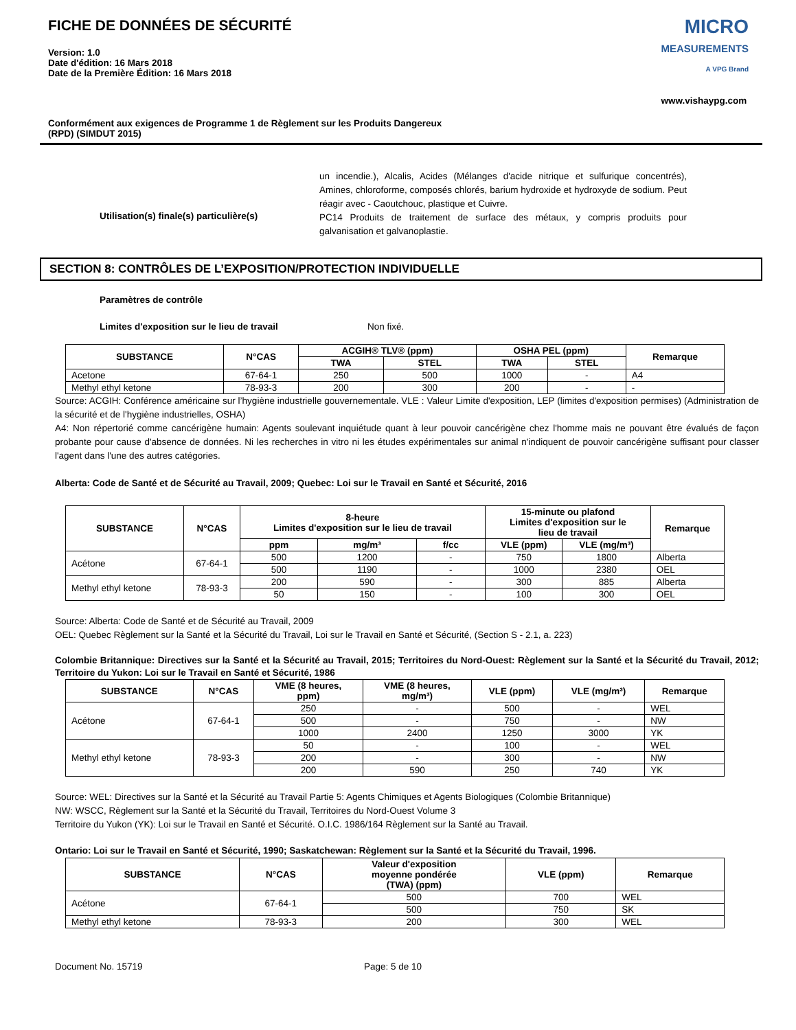FICHE DE DONNÉES DE SÉCURITÉ
Version: 1.0
Date d'édition: 16 Mars 2018
Date de la Première Édition: 16 Mars 2018
MICRO
MEASUREMENTS
A VPG Brand
www.vishaypg.com
Conformément aux exigences de Programme 1 de Règlement sur les Produits Dangereux
(RPD) (SIMDUT 2015)
Utilisation(s) finale(s) particulière(s)
un incendie.), Alcalis, Acides (Mélanges d'acide nitrique et sulfurique concentrés), Amines, chloroforme, composés chlorés, barium hydroxide et hydroxyde de sodium. Peut réagir avec - Caoutchouc, plastique et Cuivre.
PC14 Produits de traitement de surface des métaux, y compris produits pour galvanisation et galvanoplastie.
SECTION 8: CONTRÔLES DE L’EXPOSITION/PROTECTION INDIVIDUELLE
Paramètres de contrôle
Limites d'exposition sur le lieu de travail Non fixé.
| SUBSTANCE | N°CAS | ACGIH® TLV® (ppm) | | OSHA PEL (ppm) | | Remarque |
| --- | --- | --- | --- | --- | --- | --- |
| | | TWA | STEL | TWA | STEL | |
| Acetone | 67-64-1 | 250 | 500 | 1000 | - | A4 |
| Methyl ethyl ketone | 78-93-3 | 200 | 300 | 200 | - | - |
Source: ACGIH: Conférence américaine sur l’hygiène industrielle gouvernementale. VLE : Valeur Limite d'exposition, LEP (limites d'exposition permises) (Administration de la sécurité et de l'hygiène industrielles, OSHA)
A4: Non répertorié comme cancérigène humain: Agents soulevant inquiétude quant à leur pouvoir cancérigène chez l'homme mais ne pouvant être évalués de façon probante pour cause d'absence de données. Ni les recherches in vitro ni les études expérimentales sur animal n'indiquent de pouvoir cancérigène suffisant pour classer l'agent dans l'une des autres catégories.
Alberta: Code de Santé et de Sécurité au Travail, 2009; Quebec: Loi sur le Travail en Santé et Sécurité, 2016
| SUBSTANCE | N°CAS | 8-heure Limites d'exposition sur le lieu de travail | | | 15-minute ou plafond Limites d'exposition sur le lieu de travail | | Remarque |
| --- | --- | --- | --- | --- | --- | --- | --- |
| | | ppm | mg/m³ | f/cc | VLE (ppm) | VLE (mg/m³) | |
| Acétone | 67-64-1 | 500 | 1200 | - | 750 | 1800 | Alberta |
| | | 500 | 1190 | - | 1000 | 2380 | OEL |
| Methyl ethyl ketone | 78-93-3 | 200 | 590 | - | 300 | 885 | Alberta |
| | | 50 | 150 | - | 100 | 300 | OEL |
Source: Alberta: Code de Santé et de Sécurité au Travail, 2009
OEL: Quebec Règlement sur la Santé et la Sécurité du Travail, Loi sur le Travail en Santé et Sécurité, (Section S - 2.1, a. 223)
Colombie Britannique: Directives sur la Santé et la Sécurité au Travail, 2015; Territoires du Nord-Ouest: Règlement sur la Santé et la Sécurité du Travail, 2012; Territoire du Yukon: Loi sur le Travail en Santé et Sécurité, 1986
| SUBSTANCE | N°CAS | VME (8 heures, ppm) | VME (8 heures, mg/m³) | VLE (ppm) | VLE (mg/m³) | Remarque |
| --- | --- | --- | --- | --- | --- | --- |
| Acétone | 67-64-1 | 250 | - | 500 | - | WEL |
| | | 500 | - | 750 | - | NW |
| | | 1000 | 2400 | 1250 | 3000 | YK |
| Methyl ethyl ketone | 78-93-3 | 50 | - | 100 | - | WEL |
| | | 200 | - | 300 | - | NW |
| | | 200 | 590 | 250 | 740 | YK |
Source: WEL: Directives sur la Santé et la Sécurité au Travail Partie 5: Agents Chimiques et Agents Biologiques (Colombie Britannique)
NW: WSCC, Règlement sur la Santé et la Sécurité du Travail, Territoires du Nord-Ouest Volume 3
Territoire du Yukon (YK): Loi sur le Travail en Santé et Sécurité. O.I.C. 1986/164 Règlement sur la Santé au Travail.
Ontario: Loi sur le Travail en Santé et Sécurité, 1990; Saskatchewan: Règlement sur la Santé et la Sécurité du Travail, 1996.
| SUBSTANCE | N°CAS | Valeur d'exposition moyenne pondérée (TWA) (ppm) | VLE (ppm) | Remarque |
| --- | --- | --- | --- | --- |
| Acétone | 67-64-1 | 500 | 700 | WEL |
| | | 500 | 750 | SK |
| Methyl ethyl ketone | 78-93-3 | 200 | 300 | WEL |
Document No. 15719 Page: 5 de 10